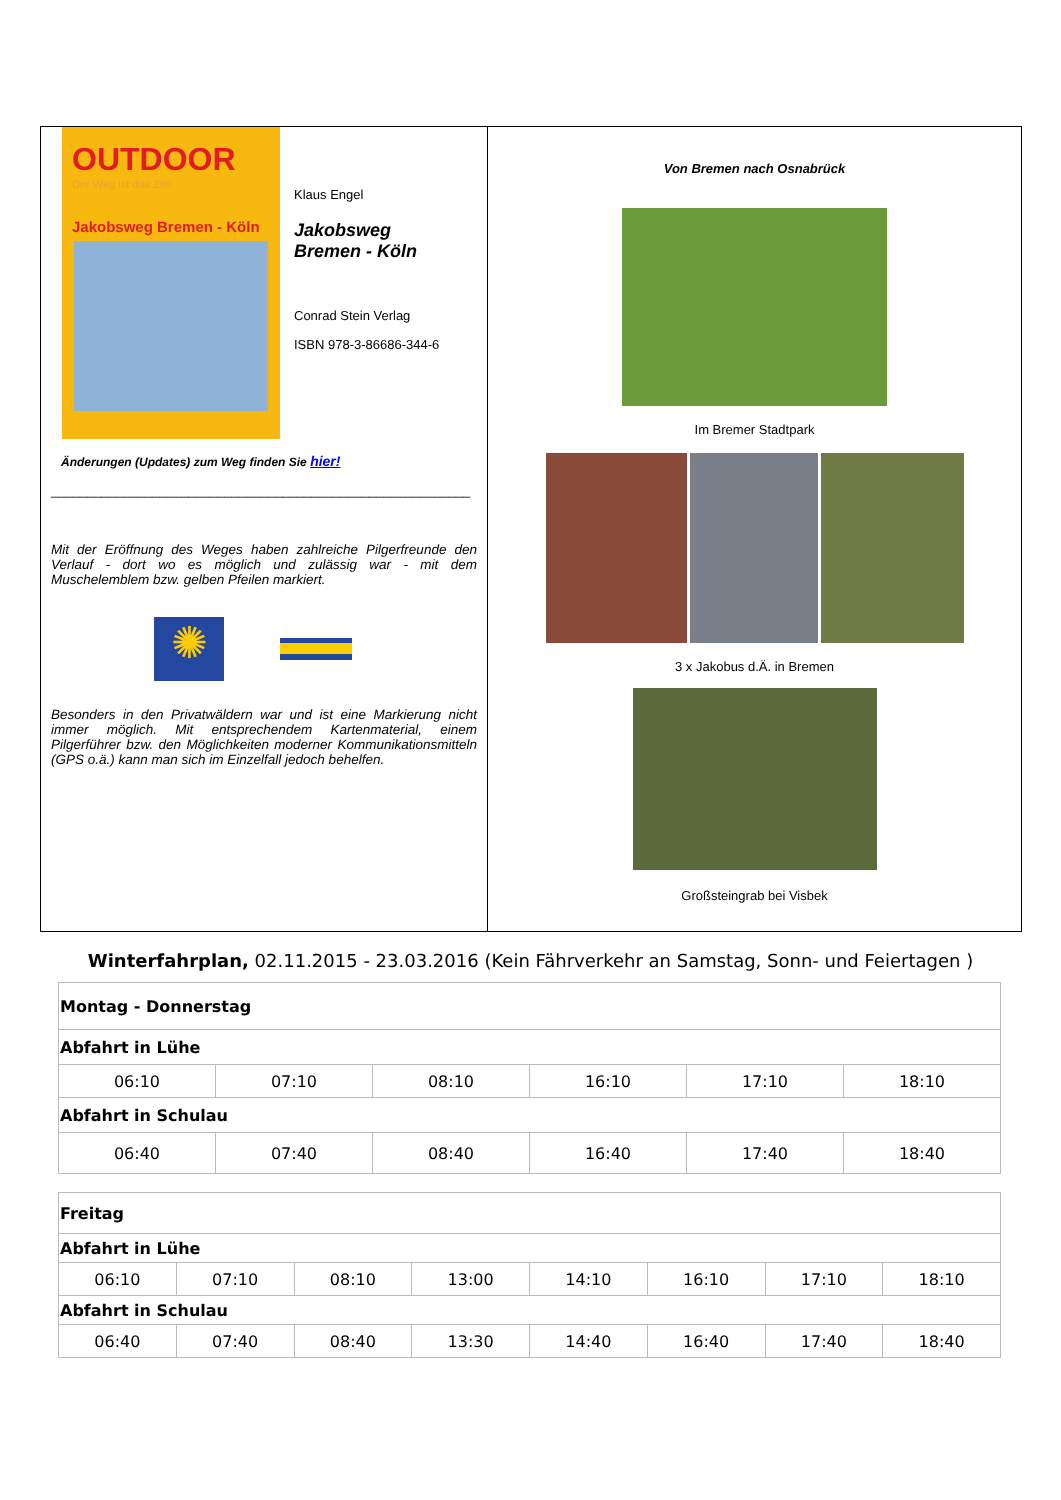OUTDOOR
Der Weg ist das Ziel
Jakobsweg Bremen - Köln
Klaus Engel
Jakobsweg
Bremen - Köln
Conrad Stein Verlag
ISBN 978-3-86686-344-6
Änderungen (Updates) zum Weg finden Sie hier!
__________________________________________________________
Mit der Eröffnung des Weges haben zahlreiche Pilgerfreunde den Verlauf - dort wo es möglich und zulässig war - mit dem Muschelemblem bzw. gelben Pfeilen markiert.
✺
Besonders in den Privatwäldern war und ist eine Markierung nicht immer möglich. Mit entsprechendem Kartenmaterial, einem Pilgerführer bzw. den Möglichkeiten moderner Kommunikationsmitteln (GPS o.ä.) kann man sich im Einzelfall jedoch behelfen.
Von Bremen nach Osnabrück
Im Bremer Stadtpark
3 x Jakobus d.Ä. in Bremen
Großsteingrab bei Visbek
Winterfahrplan, 02.11.2015 - 23.03.2016 (Kein Fährverkehr an Samstag, Sonn- und Feiertagen )
| Montag - Donnerstag | | | | | |
| Abfahrt in Lühe | | | | | |
| 06:10 | 07:10 | 08:10 | 16:10 | 17:10 | 18:10 |
| Abfahrt in Schulau | | | | | |
| 06:40 | 07:40 | 08:40 | 16:40 | 17:40 | 18:40 |
| Freitag | | | | | | | |
| Abfahrt in Lühe | | | | | | | |
| 06:10 | 07:10 | 08:10 | 13:00 | 14:10 | 16:10 | 17:10 | 18:10 |
| Abfahrt in Schulau | | | | | | | |
| 06:40 | 07:40 | 08:40 | 13:30 | 14:40 | 16:40 | 17:40 | 18:40 |